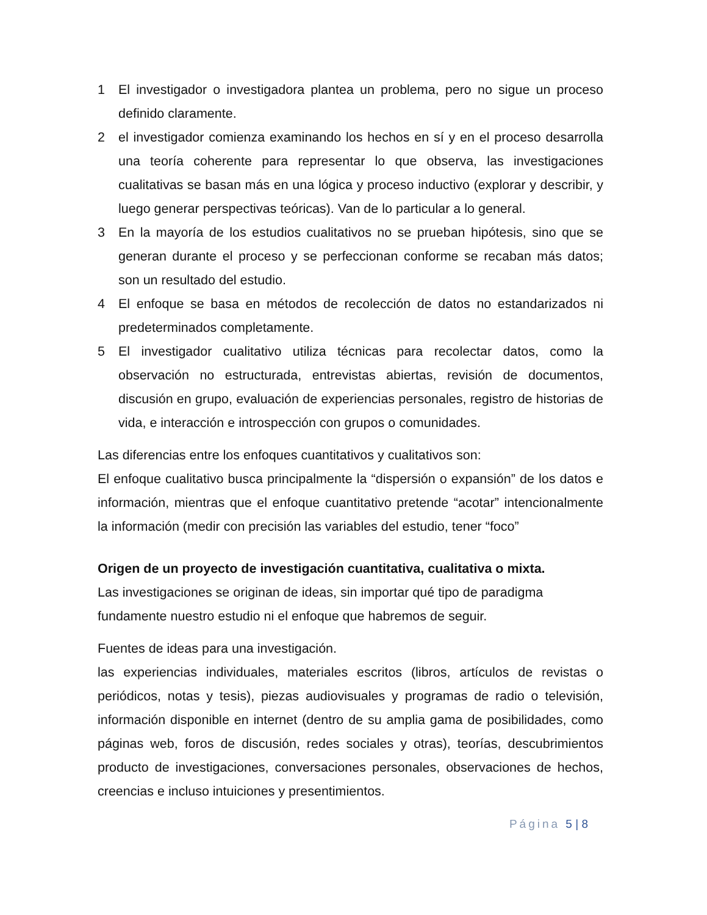1 El investigador o investigadora plantea un problema, pero no sigue un proceso definido claramente.
2 el investigador comienza examinando los hechos en sí y en el proceso desarrolla una teoría coherente para representar lo que observa, las investigaciones cualitativas se basan más en una lógica y proceso inductivo (explorar y describir, y luego generar perspectivas teóricas). Van de lo particular a lo general.
3 En la mayoría de los estudios cualitativos no se prueban hipótesis, sino que se generan durante el proceso y se perfeccionan conforme se recaban más datos; son un resultado del estudio.
4 El enfoque se basa en métodos de recolección de datos no estandarizados ni predeterminados completamente.
5 El investigador cualitativo utiliza técnicas para recolectar datos, como la observación no estructurada, entrevistas abiertas, revisión de documentos, discusión en grupo, evaluación de experiencias personales, registro de historias de vida, e interacción e introspección con grupos o comunidades.
Las diferencias entre los enfoques cuantitativos y cualitativos son:
El enfoque cualitativo busca principalmente la “dispersión o expansión” de los datos e información, mientras que el enfoque cuantitativo pretende “acotar” intencionalmente la información (medir con precisión las variables del estudio, tener “foco”
Origen de un proyecto de investigación cuantitativa, cualitativa o mixta.
Las investigaciones se originan de ideas, sin importar qué tipo de paradigma
fundamente nuestro estudio ni el enfoque que habremos de seguir.
Fuentes de ideas para una investigación.
las experiencias individuales, materiales escritos (libros, artículos de revistas o periódicos, notas y tesis), piezas audiovisuales y programas de radio o televisión, información disponible en internet (dentro de su amplia gama de posibilidades, como páginas web, foros de discusión, redes sociales y otras), teorías, descubrimientos producto de investigaciones, conversaciones personales, observaciones de hechos, creencias e incluso intuiciones y presentimientos.
Página 5 | 8